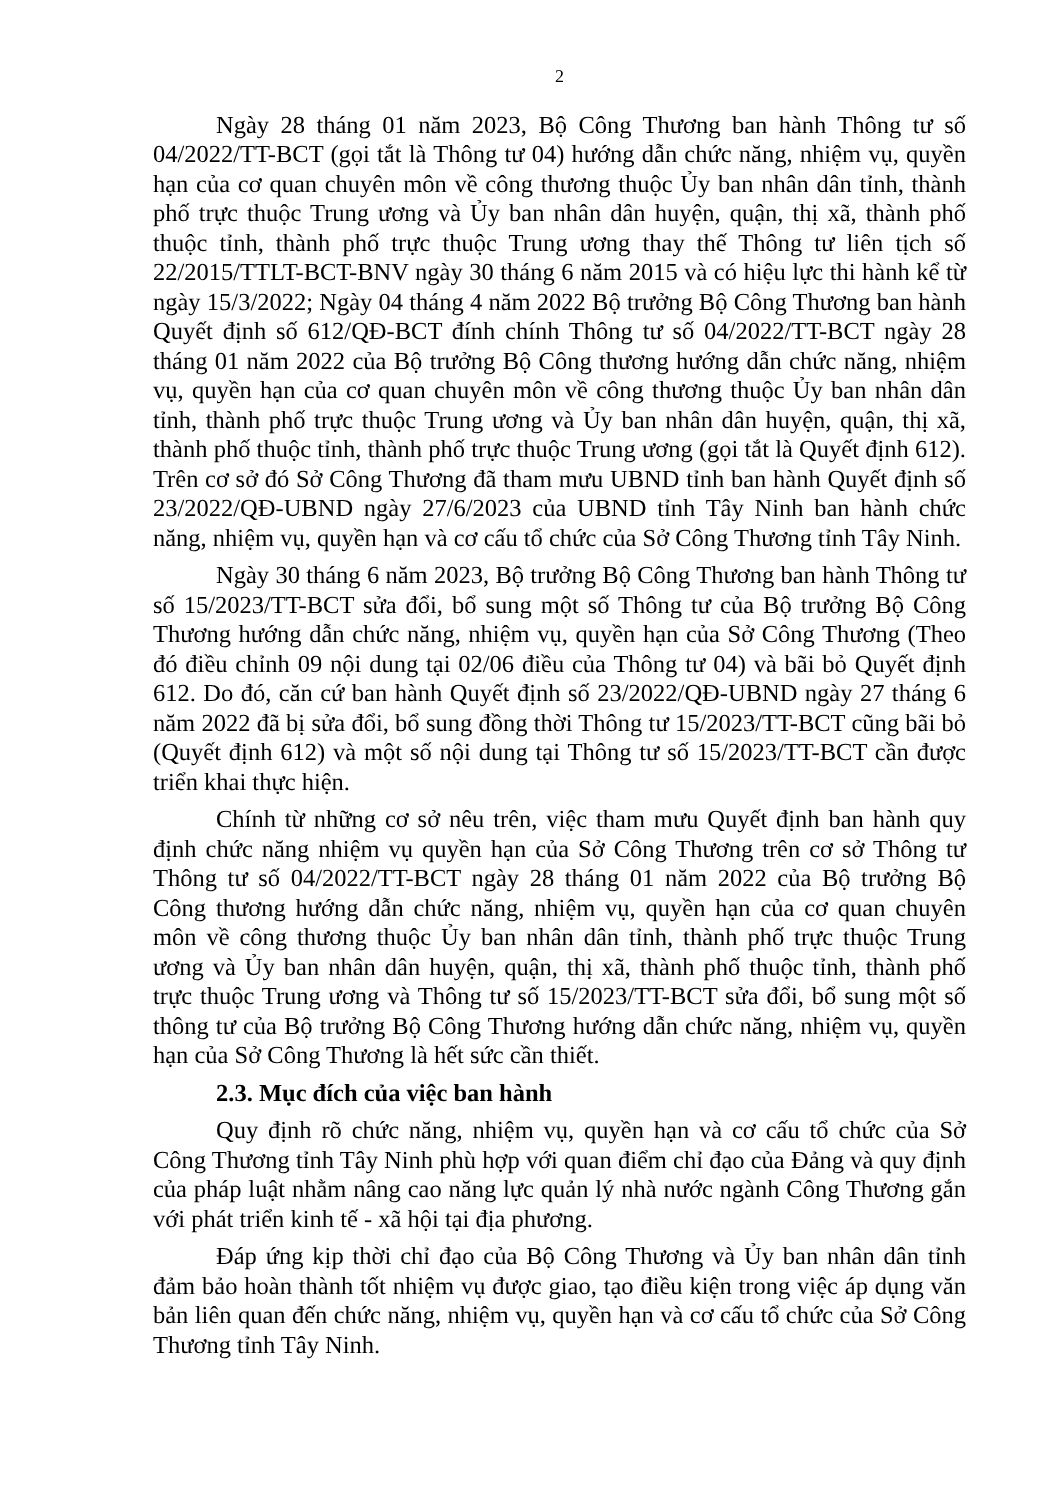2
Ngày 28 tháng 01 năm 2023, Bộ Công Thương ban hành Thông tư số 04/2022/TT-BCT (gọi tắt là Thông tư 04) hướng dẫn chức năng, nhiệm vụ, quyền hạn của cơ quan chuyên môn về công thương thuộc Ủy ban nhân dân tỉnh, thành phố trực thuộc Trung ương và Ủy ban nhân dân huyện, quận, thị xã, thành phố thuộc tỉnh, thành phố trực thuộc Trung ương thay thế Thông tư liên tịch số 22/2015/TTLT-BCT-BNV ngày 30 tháng 6 năm 2015 và có hiệu lực thi hành kể từ ngày 15/3/2022; Ngày 04 tháng 4 năm 2022 Bộ trưởng Bộ Công Thương ban hành Quyết định số 612/QĐ-BCT đính chính Thông tư số 04/2022/TT-BCT ngày 28 tháng 01 năm 2022 của Bộ trưởng Bộ Công thương hướng dẫn chức năng, nhiệm vụ, quyền hạn của cơ quan chuyên môn về công thương thuộc Ủy ban nhân dân tỉnh, thành phố trực thuộc Trung ương và Ủy ban nhân dân huyện, quận, thị xã, thành phố thuộc tỉnh, thành phố trực thuộc Trung ương (gọi tắt là Quyết định 612). Trên cơ sở đó Sở Công Thương đã tham mưu UBND tỉnh ban hành Quyết định số 23/2022/QĐ-UBND ngày 27/6/2023 của UBND tỉnh Tây Ninh ban hành chức năng, nhiệm vụ, quyền hạn và cơ cấu tổ chức của Sở Công Thương tỉnh Tây Ninh.
Ngày 30 tháng 6 năm 2023, Bộ trưởng Bộ Công Thương ban hành Thông tư số 15/2023/TT-BCT sửa đổi, bổ sung một số Thông tư của Bộ trưởng Bộ Công Thương hướng dẫn chức năng, nhiệm vụ, quyền hạn của Sở Công Thương (Theo đó điều chỉnh 09 nội dung tại 02/06 điều của Thông tư 04) và bãi bỏ Quyết định 612. Do đó, căn cứ ban hành Quyết định số 23/2022/QĐ-UBND ngày 27 tháng 6 năm 2022 đã bị sửa đổi, bổ sung đồng thời Thông tư 15/2023/TT-BCT cũng bãi bỏ (Quyết định 612) và một số nội dung tại Thông tư số 15/2023/TT-BCT cần được triển khai thực hiện.
Chính từ những cơ sở nêu trên, việc tham mưu Quyết định ban hành quy định chức năng nhiệm vụ quyền hạn của Sở Công Thương trên cơ sở Thông tư Thông tư số 04/2022/TT-BCT ngày 28 tháng 01 năm 2022 của Bộ trưởng Bộ Công thương hướng dẫn chức năng, nhiệm vụ, quyền hạn của cơ quan chuyên môn về công thương thuộc Ủy ban nhân dân tỉnh, thành phố trực thuộc Trung ương và Ủy ban nhân dân huyện, quận, thị xã, thành phố thuộc tỉnh, thành phố trực thuộc Trung ương và Thông tư số 15/2023/TT-BCT sửa đổi, bổ sung một số thông tư của Bộ trưởng Bộ Công Thương hướng dẫn chức năng, nhiệm vụ, quyền hạn của Sở Công Thương là hết sức cần thiết.
2.3. Mục đích của việc ban hành
Quy định rõ chức năng, nhiệm vụ, quyền hạn và cơ cấu tổ chức của Sở Công Thương tỉnh Tây Ninh phù hợp với quan điểm chỉ đạo của Đảng và quy định của pháp luật nhằm nâng cao năng lực quản lý nhà nước ngành Công Thương gắn với phát triển kinh tế - xã hội tại địa phương.
Đáp ứng kịp thời chỉ đạo của Bộ Công Thương và Ủy ban nhân dân tỉnh đảm bảo hoàn thành tốt nhiệm vụ được giao, tạo điều kiện trong việc áp dụng văn bản liên quan đến chức năng, nhiệm vụ, quyền hạn và cơ cấu tổ chức của Sở Công Thương tỉnh Tây Ninh.